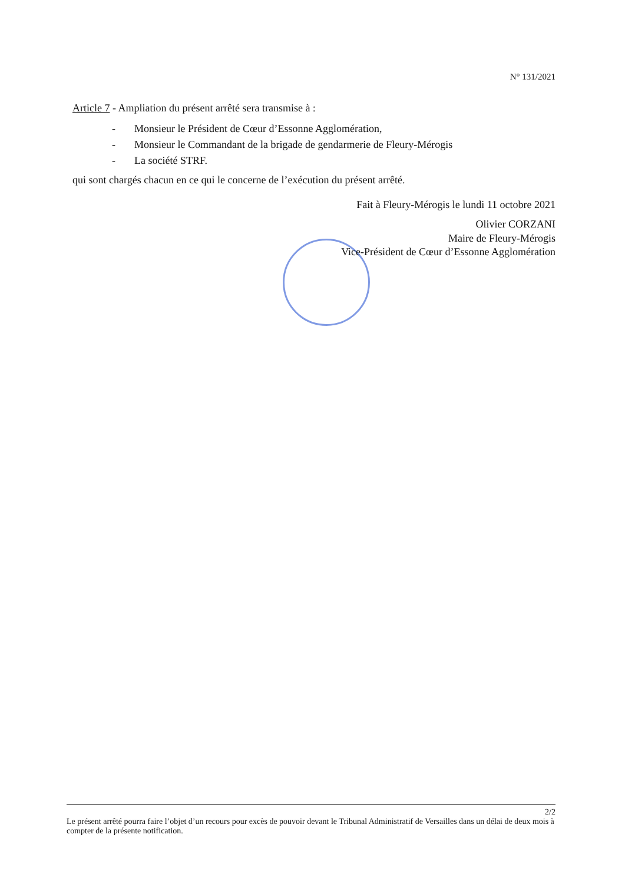N° 131/2021
Article 7 - Ampliation du présent arrêté sera transmise à :
- Monsieur le Président de Cœur d’Essonne Agglomération,
- Monsieur le Commandant de la brigade de gendarmerie de Fleury-Mérogis
- La société STRF.
qui sont chargés chacun en ce qui le concerne de l’exécution du présent arrêté.
Fait à Fleury-Mérogis le lundi 11 octobre 2021
Olivier CORZANI
Maire de Fleury-Mérogis
Vice-Président de Cœur d’Essonne Agglomération
2/2
Le présent arrêté pourra faire l’objet d’un recours pour excès de pouvoir devant le Tribunal Administratif de Versailles dans un délai de deux mois à compter de la présente notification.